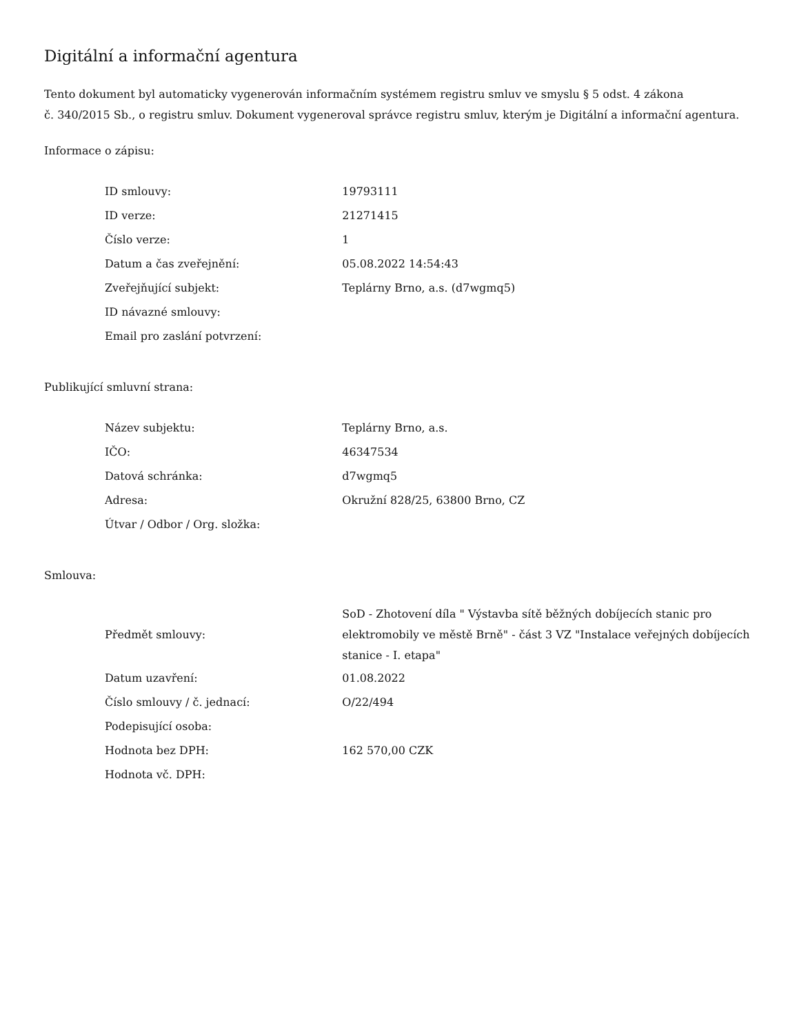Digitální a informační agentura
Tento dokument byl automaticky vygenerován informačním systémem registru smluv ve smyslu § 5 odst. 4 zákona
č. 340/2015 Sb., o registru smluv. Dokument vygeneroval správce registru smluv, kterým je Digitální a informační agentura.
Informace o zápisu:
| ID smlouvy: | 19793111 |
| ID verze: | 21271415 |
| Číslo verze: | 1 |
| Datum a čas zveřejnění: | 05.08.2022 14:54:43 |
| Zveřejňující subjekt: | Teplárny Brno, a.s. (d7wgmq5) |
| ID návazné smlouvy: | |
| Email pro zaslání potvrzení: | |
Publikující smluvní strana:
| Název subjektu: | Teplárny Brno, a.s. |
| IČO: | 46347534 |
| Datová schránka: | d7wgmq5 |
| Adresa: | Okružní 828/25, 63800 Brno, CZ |
| Útvar / Odbor / Org. složka: | |
Smlouva:
| Předmět smlouvy: | SoD - Zhotovení díla " Výstavba sítě běžných dobíjecích stanic pro elektromobily ve městě Brně" - část 3 VZ "Instalace veřejných dobíjecích stanice - I. etapa" |
| Datum uzavření: | 01.08.2022 |
| Číslo smlouvy / č. jednací: | O/22/494 |
| Podepisující osoba: | |
| Hodnota bez DPH: | 162 570,00 CZK |
| Hodnota vč. DPH: | |